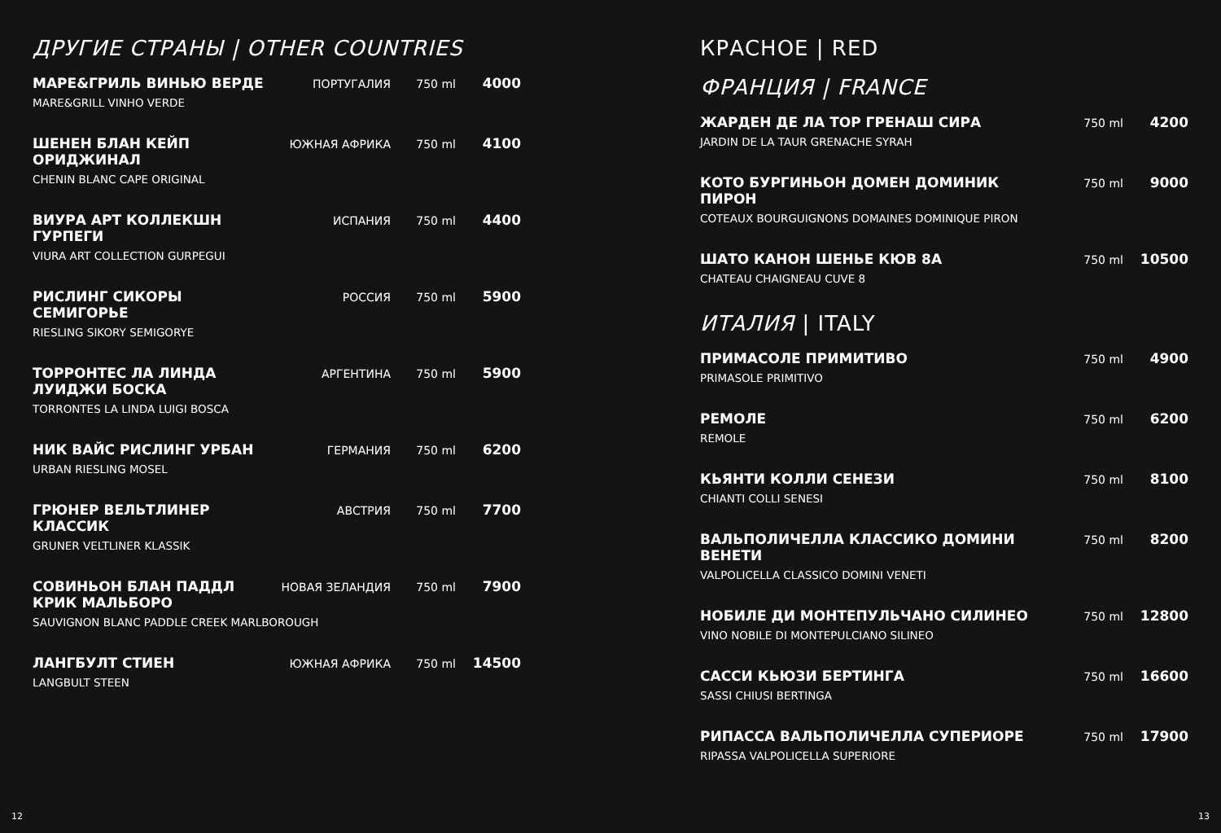ДРУГИЕ СТРАНЫ | OTHER COUNTRIES
МАРЕ&ГРИЛЬ ВИНЬЮ ВЕРДЕ ПОРТУГАЛИЯ 750 ml 4000
MARE&GRILL VINHO VERDE
ШЕНЕН БЛАН КЕЙП ОРИДЖИНАЛ ЮЖНАЯ АФРИКА 750 ml 4100
CHENIN BLANC CAPE ORIGINAL
ВИУРА АРТ КОЛЛЕКШН ГУРПЕГИ ИСПАНИЯ 750 ml 4400
VIURA ART COLLECTION GURPEGUI
РИСЛИНГ СИКОРЫ СЕМИГОРЬЕ РОССИЯ 750 ml 5900
RIESLING SIKORY SEMIGORYE
ТОРРОНТЕС ЛА ЛИНДА ЛУИДЖИ БОСКА АРГЕНТИНА 750 ml 5900
TORRONTES LA LINDA LUIGI BOSCA
НИК ВАЙС РИСЛИНГ УРБАН ГЕРМАНИЯ 750 ml 6200
URBAN RIESLING MOSEL
ГРЮНЕР ВЕЛЬТЛИНЕР КЛАССИК АВСТРИЯ 750 ml 7700
GRUNER VELTLINER KLASSIK
СОВИНЬОН БЛАН ПАДДЛ КРИК МАЛЬБОРО НОВАЯ ЗЕЛАНДИЯ 750 ml 7900
SAUVIGNON BLANC PADDLE CREEK MARLBOROUGH
ЛАНГБУЛТ СТИЕН ЮЖНАЯ АФРИКА 750 ml 14500
LANGBULT STEEN
КРАСНОЕ | RED
ФРАНЦИЯ | FRANCE
ЖАРДЕН ДЕ ЛА ТОР ГРЕНАШ СИРА 750 ml 4200
JARDIN DE LA TAUR GRENACHE SYRAH
КОТО БУРГИНЬОН ДОМЕН ДОМИНИК ПИРОН 750 ml 9000
COTEAUX BOURGUIGNONS DOMAINES DOMINIQUE PIRON
ШАТО КАНОН ШЕНЬЕ КЮВ 8А 750 ml 10500
CHATEAU CHAIGNEAU CUVE 8
ИТАЛИЯ | ITALY
ПРИМАСОЛЕ ПРИМИТИВО 750 ml 4900
PRIMASOLE PRIMITIVO
РЕМОЛЕ 750 ml 6200
REMOLE
КЬЯНТИ КОЛЛИ СЕНЕЗИ 750 ml 8100
CHIANTI COLLI SENESI
ВАЛЬПОЛИЧЕЛЛА КЛАССИКО ДОМИНИ ВЕНЕТИ 750 ml 8200
VALPOLICELLA CLASSICO DOMINI VENETI
НОБИЛЕ ДИ МОНТЕПУЛЬЧАНО СИЛИНЕО 750 ml 12800
VINO NOBILE DI MONTEPULCIANO SILINEO
САССИ КЬЮЗИ БЕРТИНГА 750 ml 16600
SASSI CHIUSI BERTINGA
РИПАССА ВАЛЬПОЛИЧЕЛЛА СУПЕРИОРЕ 750 ml 17900
RIPASSA VALPOLICELLA SUPERIORE
12 13